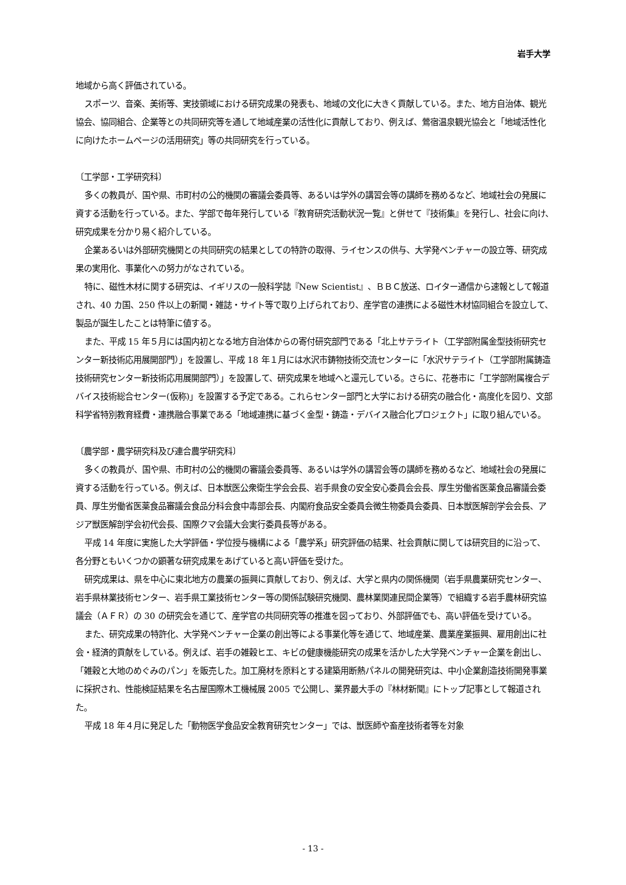岩手大学
地域から高く評価されている。
スポーツ、音楽、美術等、実技領域における研究成果の発表も、地域の文化に大きく貢献している。また、地方自治体、観光協会、協同組合、企業等との共同研究等を通して地域産業の活性化に貢献しており、例えば、鶯宿温泉観光協会と「地域活性化に向けたホームページの活用研究」等の共同研究を行っている。
〔工学部・工学研究科〕
多くの教員が、国や県、市町村の公的機関の審議会委員等、あるいは学外の講習会等の講師を務めるなど、地域社会の発展に資する活動を行っている。また、学部で毎年発行している『教育研究活動状況一覧』と併せて『技術集』を発行し、社会に向け、研究成果を分かり易く紹介している。
企業あるいは外部研究機関との共同研究の結果としての特許の取得、ライセンスの供与、大学発ベンチャーの設立等、研究成果の実用化、事業化への努力がなされている。
特に、磁性木材に関する研究は、イギリスの一般科学誌『New Scientist』、ＢＢＣ放送、ロイター通信から速報として報道され、40 カ国、250 件以上の新聞・雑誌・サイト等で取り上げられており、産学官の連携による磁性木材協同組合を設立して、製品が誕生したことは特筆に値する。
また、平成 15 年５月には国内初となる地方自治体からの寄付研究部門である「北上サテライト（工学部附属金型技術研究センター新技術応用展開部門）」を設置し、平成 18 年１月には水沢市鋳物技術交流センターに「水沢サテライト（工学部附属鋳造技術研究センター新技術応用展開部門）」を設置して、研究成果を地域へと還元している。さらに、花巻市に「工学部附属複合デバイス技術総合センター(仮称)」を設置する予定である。これらセンター部門と大学における研究の融合化・高度化を図り、文部科学省特別教育経費・連携融合事業である「地域連携に基づく金型・鋳造・デバイス融合化プロジェクト」に取り組んでいる。
〔農学部・農学研究科及び連合農学研究科〕
多くの教員が、国や県、市町村の公的機関の審議会委員等、あるいは学外の講習会等の講師を務めるなど、地域社会の発展に資する活動を行っている。例えば、日本獣医公衆衛生学会会長、岩手県食の安全安心委員会会長、厚生労働省医薬食品審議会委員、厚生労働省医薬食品審議会食品分科会食中毒部会長、内閣府食品安全委員会微生物委員会委員、日本獣医解剖学会会長、アジア獣医解剖学会初代会長、国際クマ会議大会実行委員長等がある。
平成 14 年度に実施した大学評価・学位授与機構による「農学系」研究評価の結果、社会貢献に関しては研究目的に沿って、各分野ともいくつかの顕著な研究成果をあげていると高い評価を受けた。
研究成果は、県を中心に東北地方の農業の振興に貢献しており、例えば、大学と県内の関係機関（岩手県農業研究センター、岩手県林業技術センター、岩手県工業技術センター等の関係試験研究機関、農林業関連民間企業等）で組織する岩手農林研究協議会（ＡＦＲ）の 30 の研究会を通じて、産学官の共同研究等の推進を図っており、外部評価でも、高い評価を受けている。
また、研究成果の特許化、大学発ベンチャー企業の創出等による事業化等を通じて、地域産業、農業産業振興、雇用創出に社会・経済的貢献をしている。例えば、岩手の雑穀ヒエ、キビの健康機能研究の成果を活かした大学発ベンチャー企業を創出し、「雑穀と大地のめぐみのパン」を販売した。加工廃材を原料とする建築用断熱パネルの開発研究は、中小企業創造技術開発事業に採択され、性能検証結果を名古屋国際木工機械展 2005 で公開し、業界最大手の『林材新聞』にトップ記事として報道された。
平成 18 年４月に発足した「動物医学食品安全教育研究センター」では、獣医師や畜産技術者等を対象
- 13 -